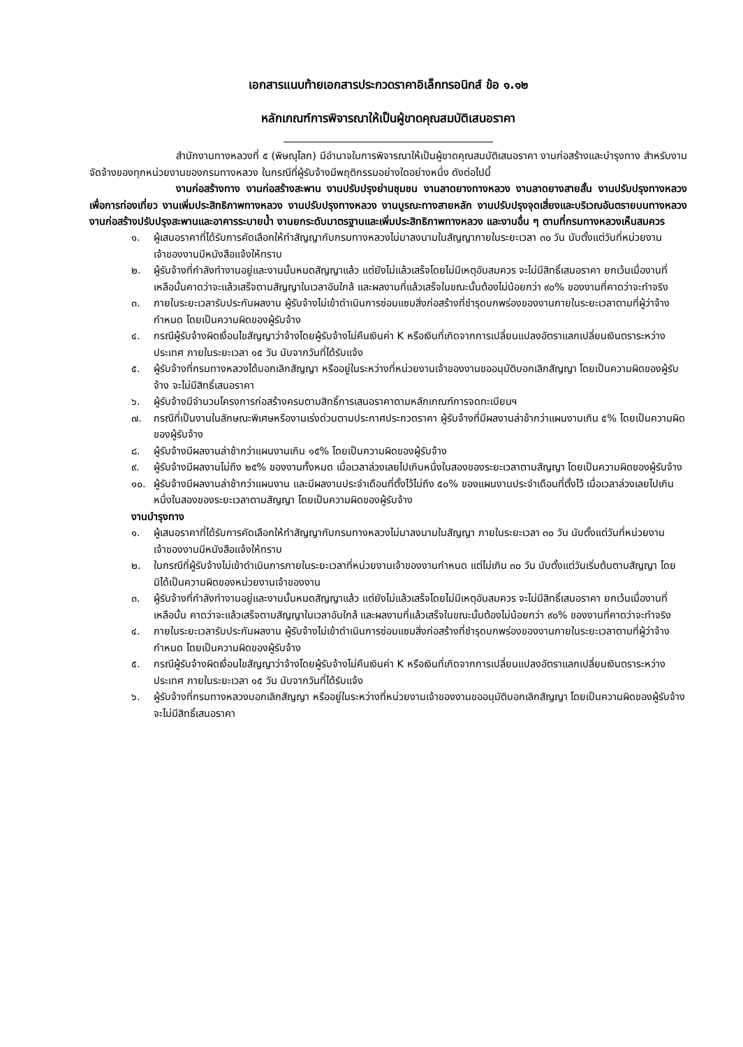เอกสารแนบท้ายเอกสารประกวดราคาอิเล็กทรอนิกส์ ข้อ ๑.๑๒
หลักเกณฑ์การพิจารณาให้เป็นผู้ขาดคุณสมบัติเสนอราคา
สำนักงานทางหลวงที่ ๕ (พิษณุโลก) มีอำนาจในการพิจารณาให้เป็นผู้ขาดคุณสมบัติเสนอราคา งานก่อสร้างและบำรุงทาง สำหรับงานจัดจ้างของทุกหน่วยงานของกรมทางหลวง ในกรณีที่ผู้รับจ้างมีพฤติกรรมอย่างใดอย่างหนึ่ง ดังต่อไปนี้
งานก่อสร้างทาง งานก่อสร้างสะพาน งานปรับปรุงย่านชุมชน งานลาดยางทางหลวง งานลาดยางสายสั้น งานปรับปรุงทางหลวงเพื่อการท่องเที่ยว งานเพิ่มประสิทธิภาพทางหลวง งานปรับปรุงทางหลวง งานบูรณะทางสายหลัก งานปรับปรุงจุดเสี่ยงและบริเวณอันตรายบนทางหลวง งานก่อสร้างปรับปรุงสะพานและอาคารระบายน้ำ งานยกระดับมาตรฐานและเพิ่มประสิทธิภาพทางหลวง และงานอื่น ๆ ตามที่กรมทางหลวงเห็นสมควร
๑. ผู้เสนอราคาที่ได้รับการคัดเลือกให้ทำสัญญากับกรมทางหลวงไม่มาลงนามในสัญญาภายในระยะเวลา ๓๐ วัน นับตั้งแต่วันที่หน่วยงานเจ้าของงานมีหนังสือแจ้งให้ทราบ
๒. ผู้รับจ้างที่กำลังทำงานอยู่และงานนั้นหมดสัญญาแล้ว แต่ยังไม่แล้วเสร็จโดยไม่มีเหตุอันสมควร จะไม่มีสิทธิ์เสนอราคา ยกเว้นเมื่องานที่เหลือนั้นคาดว่าจะแล้วเสร็จตามสัญญาในเวลาอันใกล้ และผลงานที่แล้วเสร็จในขณะนั้นต้องไม่น้อยกว่า ๙๐% ของงานที่คาดว่าจะทำจริง
๓. ภายในระยะเวลารับประกันผลงาน ผู้รับจ้างไม่เข้าดำเนินการซ่อมแซมสิ่งก่อสร้างที่ชำรุดบกพร่องของงานภายในระยะเวลาตามที่ผู้ว่าจ้างกำหนด โดยเป็นความผิดของผู้รับจ้าง
๔. กรณีผู้รับจ้างผิดเงื่อนไขสัญญาว่าจ้างโดยผู้รับจ้างไม่คืนเงินค่า K หรือเงินที่เกิดจากการเปลี่ยนแปลงอัตราแลกเปลี่ยนเงินตราระหว่างประเทศ ภายในระยะเวลา ๑๕ วัน นับจากวันที่ได้รับแจ้ง
๕. ผู้รับจ้างที่กรมทางหลวงได้บอกเลิกสัญญา หรืออยู่ในระหว่างที่หน่วยงานเจ้าของงานขออนุมัติบอกเลิกสัญญา โดยเป็นความผิดของผู้รับจ้าง จะไม่มีสิทธิ์เสนอราคา
๖. ผู้รับจ้างมีจำนวนโครงการก่อสร้างครบตามสิทธิ์การเสนอราคาตามหลักเกณฑ์การจดทะเบียนฯ
๗. กรณีที่เป็นงานในลักษณะพิเศษหรืองานเร่งด่วนตามประกาศประกวดราคา ผู้รับจ้างที่มีผลงานล่าช้ากว่าแผนงานเกิน ๕% โดยเป็นความผิดของผู้รับจ้าง
๘. ผู้รับจ้างมีผลงานล่าช้ากว่าแผนงานเกิน ๑๕% โดยเป็นความผิดของผู้รับจ้าง
๙. ผู้รับจ้างมีผลงานไม่ถึง ๒๕% ของงานทั้งหมด เมื่อเวลาล่วงเลยไปเกินหนึ่งในสองของระยะเวลาตามสัญญา โดยเป็นความผิดของผู้รับจ้าง
๑๐. ผู้รับจ้างมีผลงานล่าช้ากว่าแผนงาน และมีผลงานประจำเดือนที่ตั้งไว้ไม่ถึง ๕๐% ของแผนงานประจำเดือนที่ตั้งไว้ เมื่อเวลาล่วงเลยไปเกินหนึ่งในสองของระยะเวลาตามสัญญา โดยเป็นความผิดของผู้รับจ้าง
งานบำรุงทาง
๑. ผู้เสนอราคาที่ได้รับการคัดเลือกให้ทำสัญญากับกรมทางหลวงไม่มาลงนามในสัญญา ภายในระยะเวลา ๓๐ วัน นับตั้งแต่วันที่หน่วยงานเจ้าของงานมีหนังสือแจ้งให้ทราบ
๒. ในกรณีที่ผู้รับจ้างไม่เข้าดำเนินการภายในระยะเวลาที่หน่วยงานเจ้าของงานกำหนด แต่ไม่เกิน ๓๐ วัน นับตั้งแต่วันเริ่มต้นตามสัญญา โดยมิได้เป็นความผิดของหน่วยงานเจ้าของงาน
๓. ผู้รับจ้างที่กำลังทำงานอยู่และงานนั้นหมดสัญญาแล้ว แต่ยังไม่แล้วเสร็จโดยไม่มีเหตุอันสมควร จะไม่มีสิทธิ์เสนอราคา ยกเว้นเมื่องานที่เหลือนั้น คาดว่าจะแล้วเสร็จตามสัญญาในเวลาอันใกล้ และผลงานที่แล้วเสร็จในขณะนั้นต้องไม่น้อยกว่า ๙๐% ของงานที่คาดว่าจะทำจริง
๔. ภายในระยะเวลารับประกันผลงาน ผู้รับจ้างไม่เข้าดำเนินการซ่อมแซมสิ่งก่อสร้างที่ชำรุดบกพร่องของงานภายในระยะเวลาตามที่ผู้ว่าจ้างกำหนด โดยเป็นความผิดของผู้รับจ้าง
๕. กรณีผู้รับจ้างผิดเงื่อนไขสัญญาว่าจ้างโดยผู้รับจ้างไม่คืนเงินค่า K หรือเงินที่เกิดจากการเปลี่ยนแปลงอัตราแลกเปลี่ยนเงินตราระหว่างประเทศ ภายในระยะเวลา ๑๕ วัน นับจากวันที่ได้รับแจ้ง
๖. ผู้รับจ้างที่กรมทางหลวงบอกเลิกสัญญา หรืออยู่ในระหว่างที่หน่วยงานเจ้าของงานขออนุมัติบอกเลิกสัญญา โดยเป็นความผิดของผู้รับจ้าง จะไม่มีสิทธิ์เสนอราคา